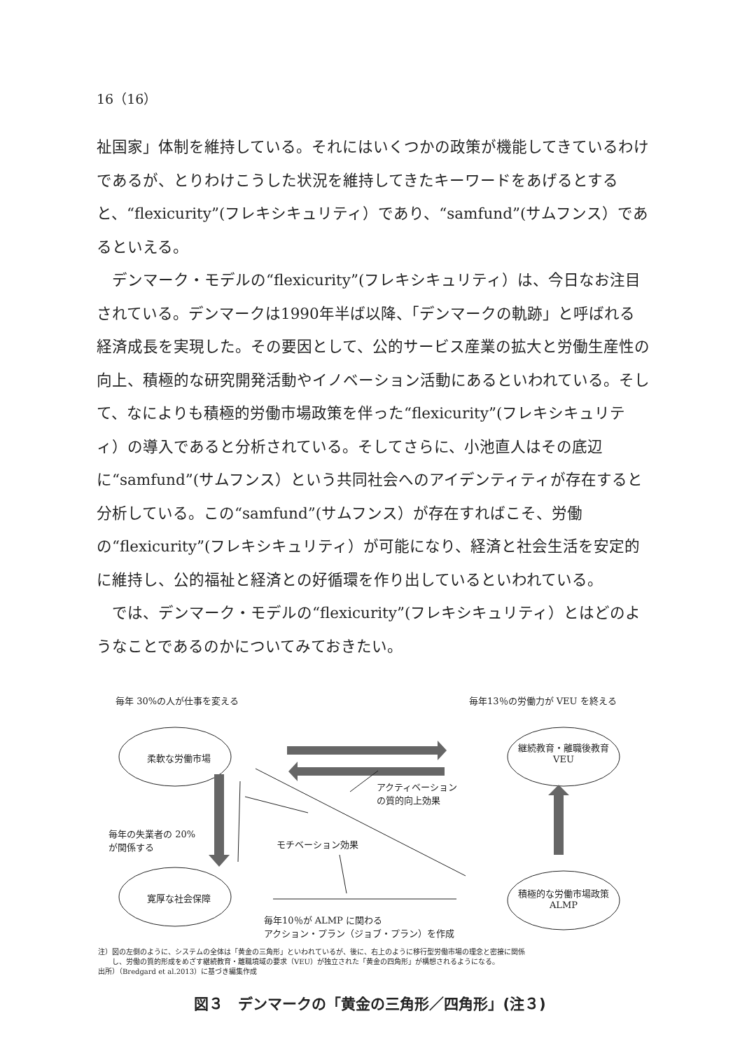16（16）
祉国家」体制を維持している。それにはいくつかの政策が機能してきているわけであるが、とりわけこうした状況を維持してきたキーワードをあげるとすると、“flexicurity”(フレキシキュリティ）であり、“samfund”(サムフンス）であるといえる。
　デンマーク・モデルの“flexicurity”(フレキシキュリティ）は、今日なお注目されている。デンマークは1990年半ば以降、「デンマークの軌跡」と呼ばれる経済成長を実現した。その要因として、公的サービス産業の拡大と労働生産性の向上、積極的な研究開発活動やイノベーション活動にあるといわれている。そして、なによりも積極的労働市場政策を伴った“flexicurity”(フレキシキュリティ）の導入であると分析されている。そしてさらに、小池直人はその底辺に“samfund”(サムフンス）という共同社会へのアイデンティティが存在すると分析している。この“samfund”(サムフンス）が存在すればこそ、労働の“flexicurity”(フレキシキュリティ）が可能になり、経済と社会生活を安定的に維持し、公的福祉と経済との好循環を作り出しているといわれている。
　では、デンマーク・モデルの“flexicurity”(フレキシキュリティ）とはどのようなことであるのかについてみておきたい。
毎年 30%の人が仕事を変える 毎年13％の労働力が VEU を終える
柔軟な労働市場
継続教育・離職後教育
VEU
アクティベーション
の質的向上効果
毎年の失業者の 20%
が関係する
モチベーション効果
寛厚な社会保障
積極的な労働市場政策
ALMP
毎年10％が ALMP に関わる
アクション・プラン（ジョブ・プラン）を作成
注）図の左側のように、システムの全体は「黄金の三角形」といわれているが、後に、右上のように移行型労働市場の理念と密接に関係
　　し、労働の質的形成をめざす継続教育・離職境域の要求（VEU）が独立された「黄金の四角形」が構想されるようになる。
出所）（Bredgard et al.2013）に基づき編集作成
図３　デンマークの「黄金の三角形／四角形」(注３)